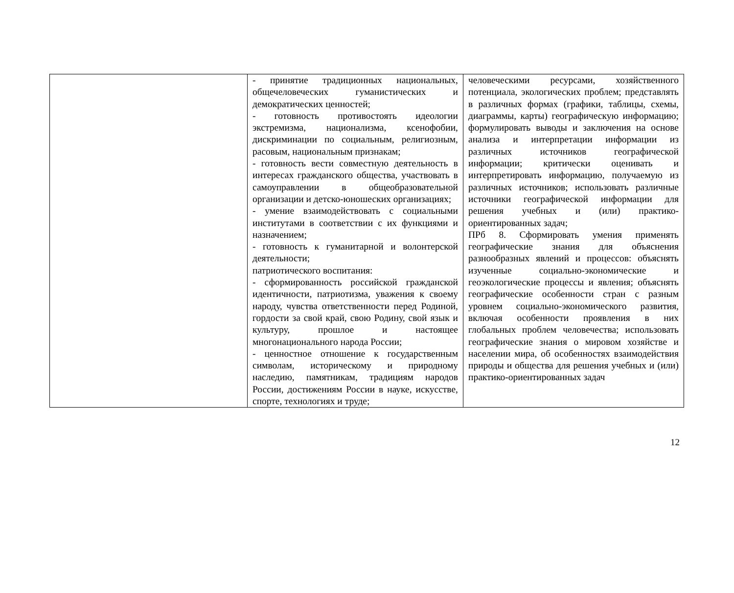| | - принятие традиционных национальных, общечеловеческих гуманистических и демократических ценностей; - готовность противостоять идеологии экстремизма, национализма, ксенофобии, дискриминации по социальным, религиозным, расовым, национальным признакам; - готовность вести совместную деятельность в интересах гражданского общества, участвовать в самоуправлении в общеобразовательной организации и детско-юношеских организациях; - умение взаимодействовать с социальными институтами в соответствии с их функциями и назначением; - готовность к гуманитарной и волонтерской деятельности; патриотического воспитания: - сформированность российской гражданской идентичности, патриотизма, уважения к своему народу, чувства ответственности перед Родиной, гордости за свой край, свою Родину, свой язык и культуру, прошлое и настоящее многонационального народа России; - ценностное отношение к государственным символам, историческому и природному наследию, памятникам, традициям народов России, достижениям России в науке, искусстве, спорте, технологиях и труде; | человеческими ресурсами, хозяйственного потенциала, экологических проблем; представлять в различных формах (графики, таблицы, схемы, диаграммы, карты) географическую информацию; формулировать выводы и заключения на основе анализа и интерпретации информации из различных источников географической информации; критически оценивать и интерпретировать информацию, получаемую из различных источников; использовать различные источники географической информации для решения учебных и (или) практико-ориентированных задач; ПРб 8. Сформировать умения применять географические знания для объяснения разнообразных явлений и процессов: объяснять изученные социально-экономические и геоэкологические процессы и явления; объяснять географические особенности стран с разным уровнем социально-экономического развития, включая особенности проявления в них глобальных проблем человечества; использовать географические знания о мировом хозяйстве и населении мира, об особенностях взаимодействия природы и общества для решения учебных и (или) практико-ориентированных задач |
12